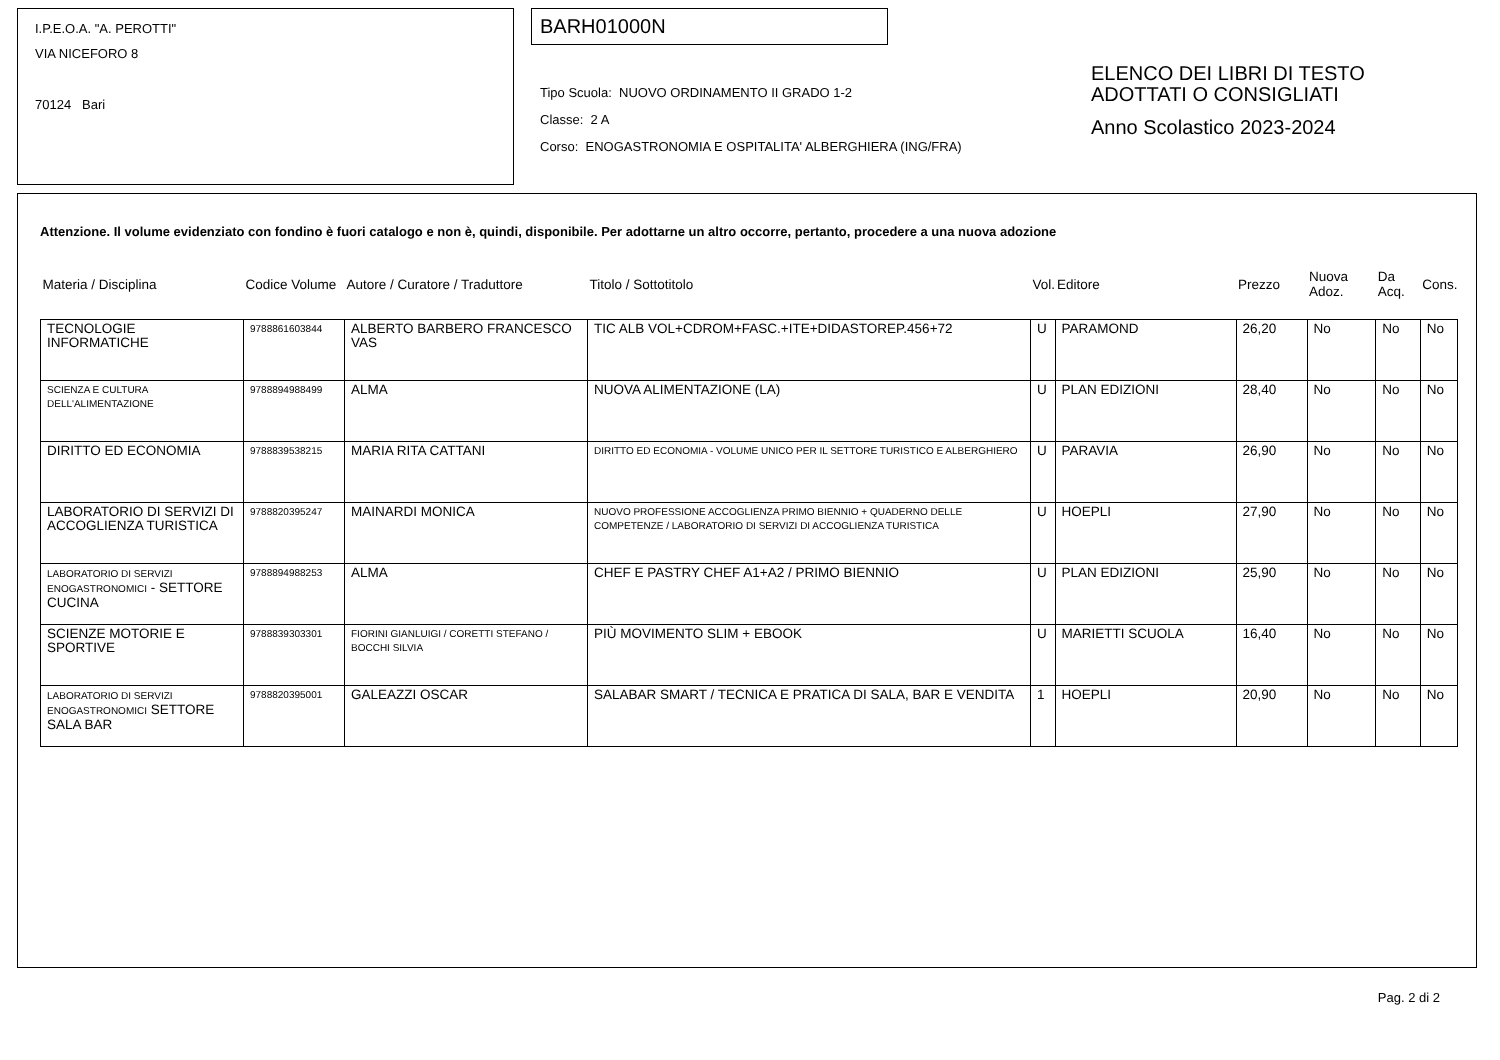I.P.E.O.A. "A. PEROTTI"
VIA NICEFORO 8
70124 Bari
BARH01000N
Tipo Scuola: NUOVO ORDINAMENTO II GRADO 1-2
Classe: 2 A
Corso: ENOGASTRONOMIA E OSPITALITA' ALBERGHIERA (ING/FRA)
ELENCO DEI LIBRI DI TESTO
ADOTTATI O CONSIGLIATI
Anno Scolastico 2023-2024
Attenzione. Il volume evidenziato con fondino è fuori catalogo e non è, quindi, disponibile. Per adottarne un altro occorre, pertanto, procedere a una nuova adozione
| Materia / Disciplina | Codice Volume | Autore / Curatore / Traduttore | Titolo / Sottotitolo | Vol. | Editore | Prezzo | Nuova Adoz. | Da Acq. | Cons. |
| --- | --- | --- | --- | --- | --- | --- | --- | --- | --- |
| TECNOLOGIE INFORMATICHE | 9788861603844 | ALBERTO BARBERO FRANCESCO VAS | TIC ALB VOL+CDROM+FASC.+ITE+DIDASTOREP.456+72 | U | PARAMOND | 26,20 | No | No | No |
| SCIENZA E CULTURA DELL'ALIMENTAZIONE | 9788894988499 | ALMA | NUOVA ALIMENTAZIONE (LA) | U | PLAN EDIZIONI | 28,40 | No | No | No |
| DIRITTO ED ECONOMIA | 9788839538215 | MARIA RITA CATTANI | DIRITTO ED ECONOMIA - VOLUME UNICO PER IL SETTORE TURISTICO E ALBERGHIERO | U | PARAVIA | 26,90 | No | No | No |
| LABORATORIO DI SERVIZI DI ACCOGLIENZA TURISTICA | 9788820395247 | MAINARDI MONICA | NUOVO PROFESSIONE ACCOGLIENZA PRIMO BIENNIO + QUADERNO DELLE COMPETENZE / LABORATORIO DI SERVIZI DI ACCOGLIENZA TURISTICA | U | HOEPLI | 27,90 | No | No | No |
| LABORATORIO DI SERVIZI ENOGASTRONOMICI - SETTORE CUCINA | 9788894988253 | ALMA | CHEF E PASTRY CHEF A1+A2 / PRIMO BIENNIO | U | PLAN EDIZIONI | 25,90 | No | No | No |
| SCIENZE MOTORIE E SPORTIVE | 9788839303301 | FIORINI GIANLUIGI / CORETTI STEFANO / BOCCHI SILVIA | PIÙ MOVIMENTO SLIM + EBOOK | U | MARIETTI SCUOLA | 16,40 | No | No | No |
| LABORATORIO DI SERVIZI ENOGASTRONOMICI SETTORE SALA BAR | 9788820395001 | GALEAZZI OSCAR | SALABAR SMART / TECNICA E PRATICA DI SALA, BAR E VENDITA | 1 | HOEPLI | 20,90 | No | No | No |
Pag. 2 di 2